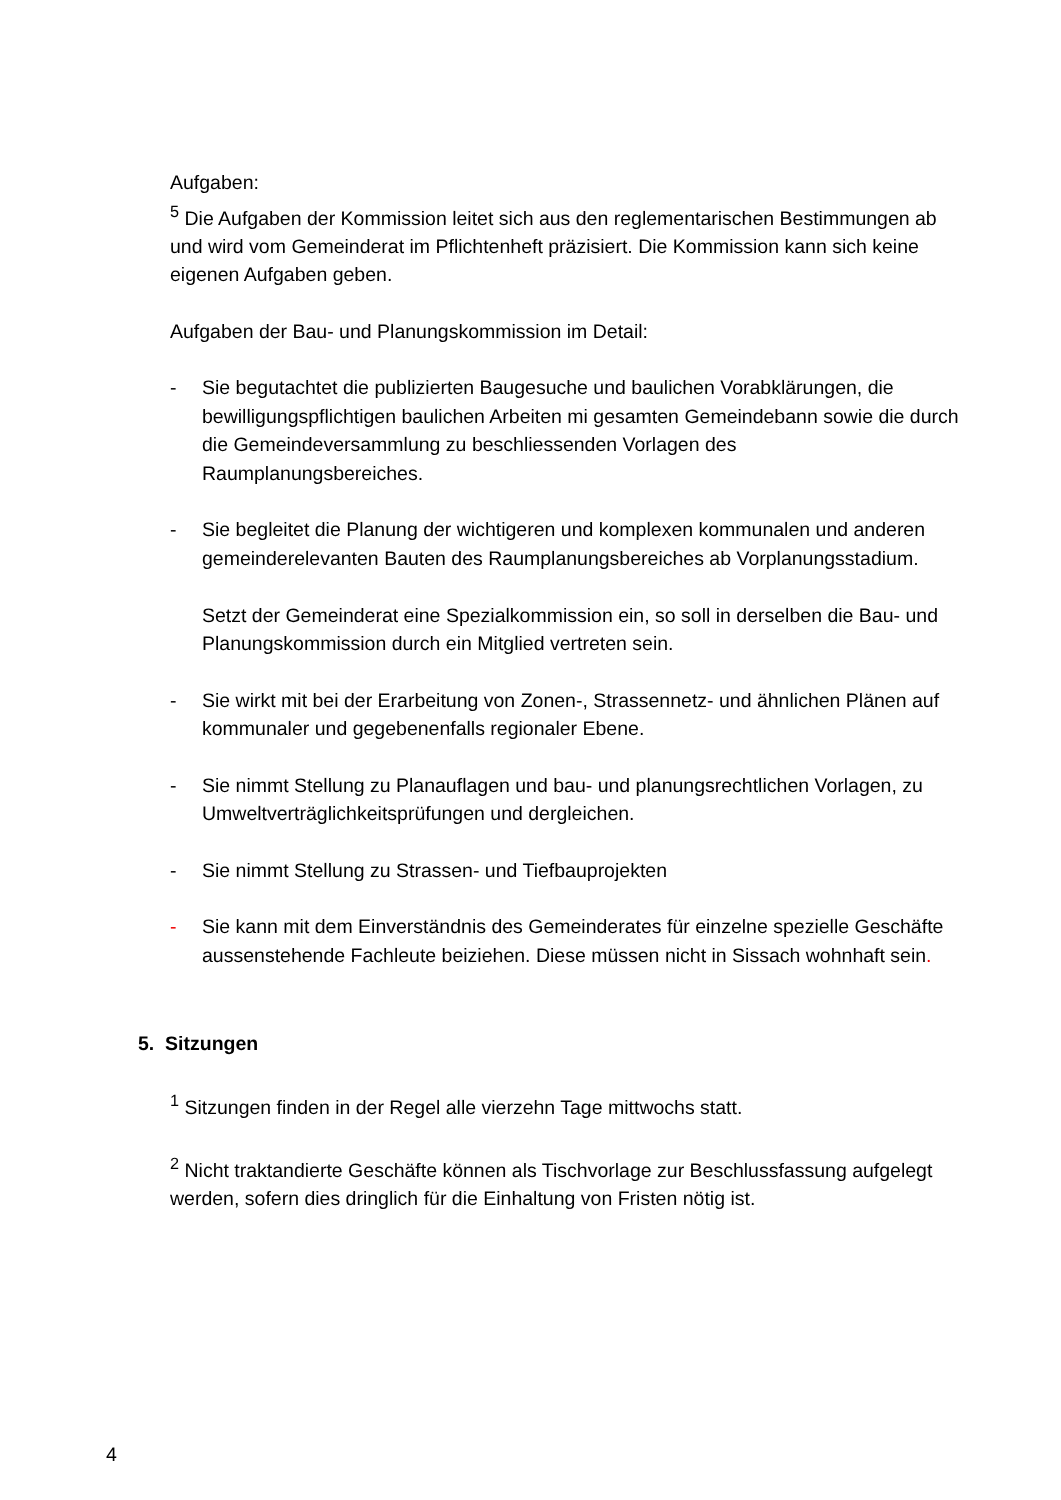Aufgaben:
<sup>5</sup> Die Aufgaben der Kommission leitet sich aus den reglementarischen Bestimmungen ab und wird vom Gemeinderat im Pflichtenheft präzisiert. Die Kommission kann sich keine eigenen Aufgaben geben.
Aufgaben der Bau- und Planungskommission im Detail:
- Sie begutachtet die publizierten Baugesuche und baulichen Vorabklärungen, die bewilligungspflichtigen baulichen Arbeiten mi gesamten Gemeindebann sowie die durch die Gemeindeversammlung zu beschliessenden Vorlagen des Raumplanungsbereiches.
- Sie begleitet die Planung der wichtigeren und komplexen kommunalen und anderen gemeinderelevanten Bauten des Raumplanungsbereiches ab Vorplanungsstadium.
Setzt der Gemeinderat eine Spezialkommission ein, so soll in derselben die Bau- und Planungskommission durch ein Mitglied vertreten sein.
- Sie wirkt mit bei der Erarbeitung von Zonen-, Strassennetz- und ähnlichen Plänen auf kommunaler und gegebenenfalls regionaler Ebene.
- Sie nimmt Stellung zu Planauflagen und bau- und planungsrechtlichen Vorlagen, zu Umweltverträglichkeitsprüfungen und dergleichen.
- Sie nimmt Stellung zu Strassen- und Tiefbauprojekten
- Sie kann mit dem Einverständnis des Gemeinderates für einzelne spezielle Geschäfte aussenstehende Fachleute beiziehen. Diese müssen nicht in Sissach wohnhaft sein.
5. Sitzungen
<sup>1</sup> Sitzungen finden in der Regel alle vierzehn Tage mittwochs statt.
<sup>2</sup> Nicht traktandierte Geschäfte können als Tischvorlage zur Beschlussfassung aufgelegt werden, sofern dies dringlich für die Einhaltung von Fristen nötig ist.
4